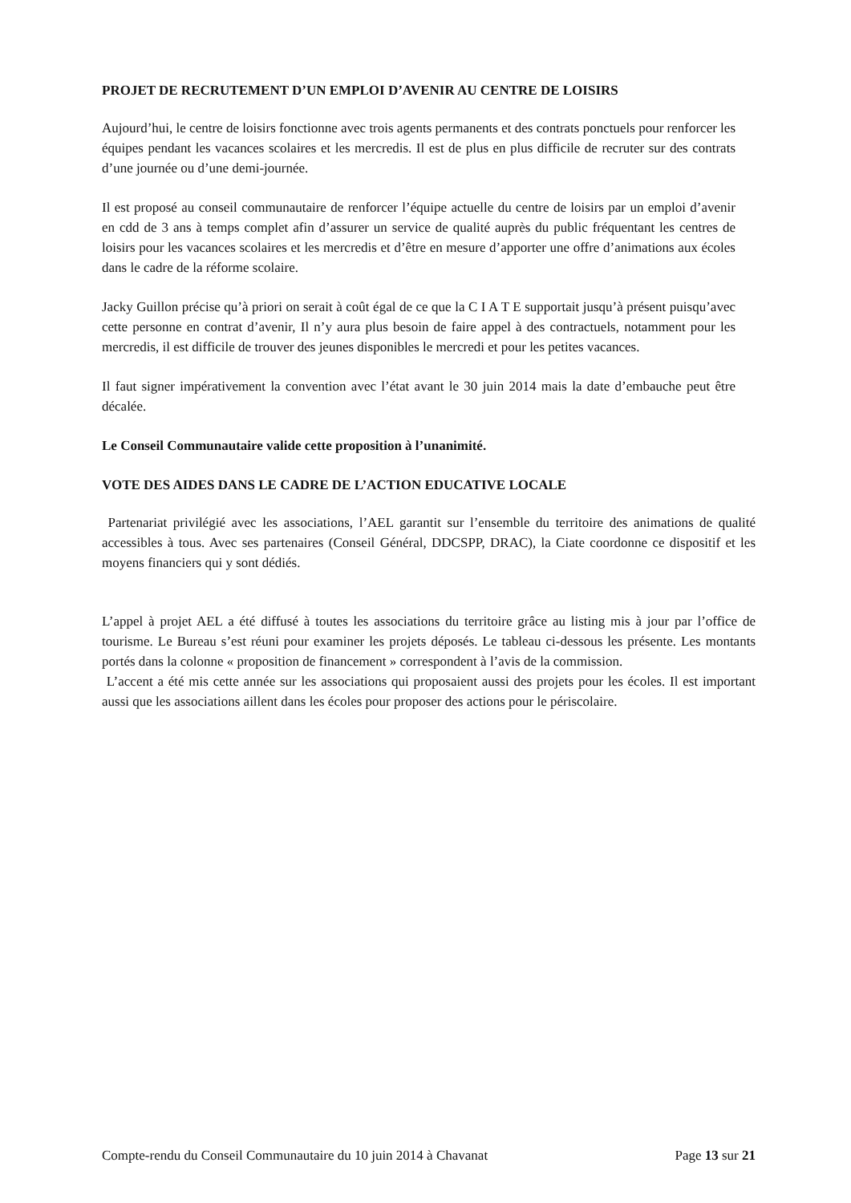PROJET DE RECRUTEMENT D’UN EMPLOI D’AVENIR AU CENTRE DE LOISIRS
Aujourd’hui, le centre de loisirs fonctionne avec trois agents permanents et des contrats ponctuels pour renforcer les équipes pendant les vacances scolaires et les mercredis. Il est de plus en plus difficile de recruter sur des contrats d’une journée ou d’une demi-journée.
Il est proposé au conseil communautaire de renforcer l’équipe actuelle du centre de loisirs par un emploi d’avenir en cdd de 3 ans à temps complet afin d’assurer un service de qualité auprès du public fréquentant les centres de loisirs pour les vacances scolaires et les mercredis et d’être en mesure d’apporter une offre d’animations aux écoles dans le cadre de la réforme scolaire.
Jacky Guillon précise qu’à priori on serait à coût égal de ce que la C I A T E supportait jusqu’à présent puisqu’avec cette personne en contrat d’avenir, Il n’y aura plus besoin de faire appel à des contractuels, notamment pour les mercredis, il est difficile de trouver des jeunes disponibles le mercredi et pour les petites vacances.
Il faut signer impérativement la convention avec l’état avant le 30 juin 2014 mais la date d’embauche peut être décalée.
Le Conseil Communautaire valide cette proposition à l’unanimité.
VOTE DES AIDES DANS LE CADRE DE L’ACTION EDUCATIVE LOCALE
Partenariat privilégié avec les associations, l’AEL garantit sur l’ensemble du territoire des animations de qualité accessibles à tous. Avec ses partenaires (Conseil Général, DDCSPP, DRAC), la Ciate coordonne ce dispositif et les moyens financiers qui y sont dédiés.
L’appel à projet AEL a été diffusé à toutes les associations du territoire grâce au listing mis à jour par l’office de tourisme. Le Bureau s’est réuni pour examiner les projets déposés. Le tableau ci-dessous les présente. Les montants portés dans la colonne « proposition de financement » correspondent à l’avis de la commission.
L’accent a été mis cette année sur les associations qui proposaient aussi des projets pour les écoles. Il est important aussi que les associations aillent dans les écoles pour proposer des actions pour le périscolaire.
Compte-rendu du Conseil Communautaire du 10 juin 2014 à Chavanat Page 13 sur 21